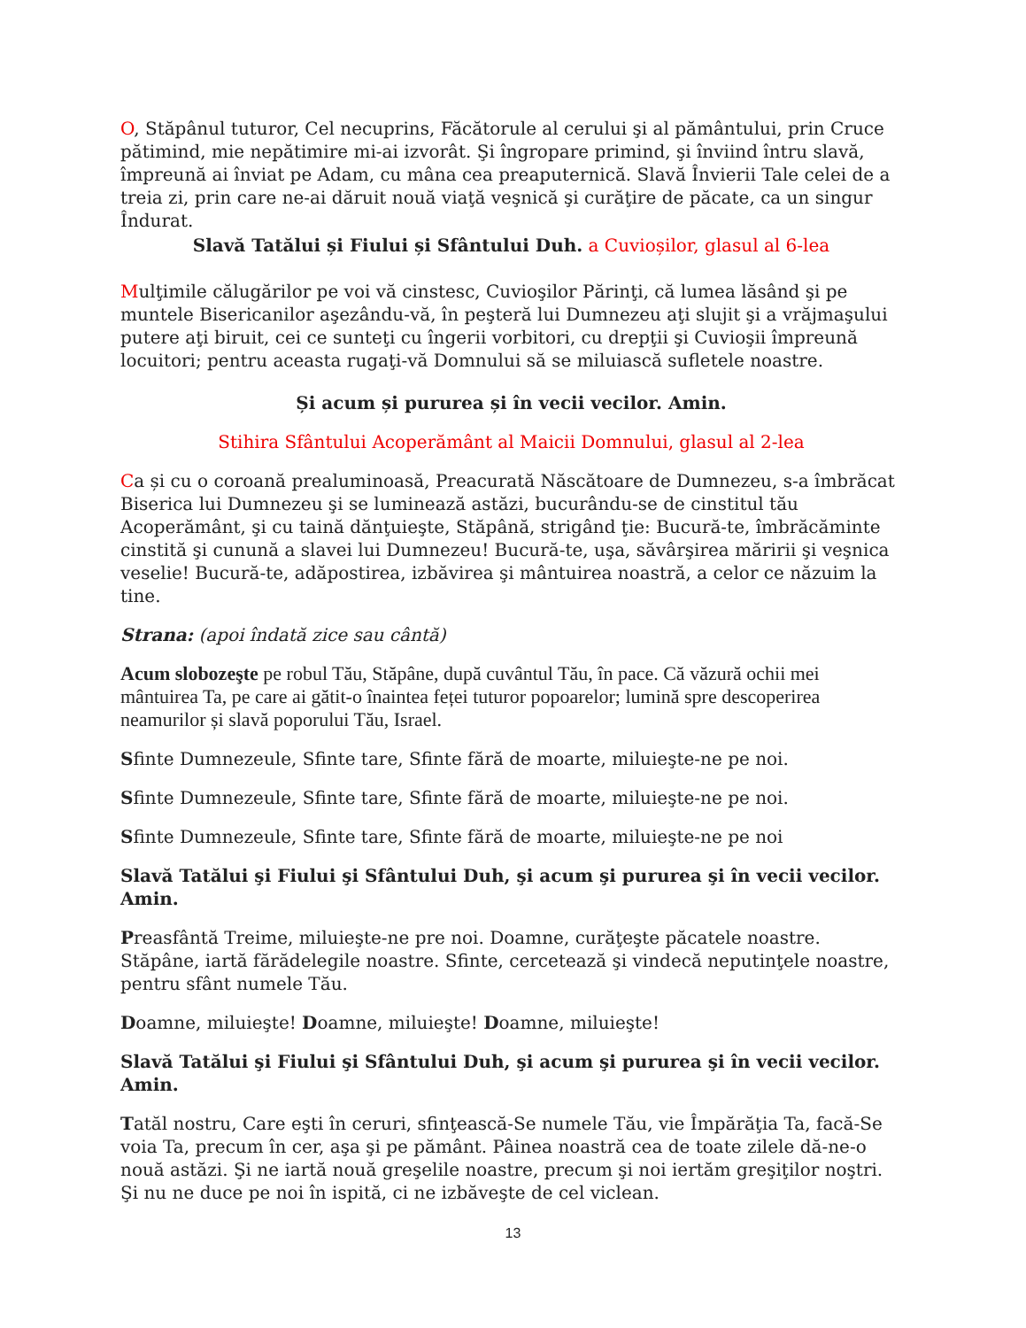O, Stăpânul tuturor, Cel necuprins, Făcătorule al cerului şi al pământului, prin Cruce pătimind, mie nepătimire mi-ai izvorât. Şi îngropare primind, şi înviind întru slavă, împreună ai înviat pe Adam, cu mâna cea preaputernică. Slavă Învierii Tale celei de a treia zi, prin care ne-ai dăruit nouă viaţă veşnică şi curăţire de păcate, ca un singur Îndurat.
Slavă Tatălui și Fiului și Sfântului Duh. a Cuvioșilor, glasul al 6-lea
Mulţimile călugărilor pe voi vă cinstesc, Cuvioşilor Părinţi, că lumea lăsând şi pe muntele Bisericanilor aşezându-vă, în peşteră lui Dumnezeu aţi slujit şi a vrăjmaşului putere aţi biruit, cei ce sunteţi cu îngerii vorbitori, cu drepţii şi Cuvioşii împreună locuitori; pentru aceasta rugaţi-vă Domnului să se miluiască sufletele noastre.
Și acum și pururea și în vecii vecilor. Amin.
Stihira Sfântului Acoperământ al Maicii Domnului, glasul al 2-lea
Ca și cu o coroană prealuminoasă, Preacurată Născătoare de Dumnezeu, s-a îmbrăcat Biserica lui Dumnezeu şi se luminează astăzi, bucurându-se de cinstitul tău Acoperământ, şi cu taină dănţuieşte, Stăpână, strigând ţie: Bucură-te, îmbrăcăminte cinstită şi cunună a slavei lui Dumnezeu! Bucură-te, uşa, săvârşirea măririi şi veşnica veselie! Bucură-te, adăpostirea, izbăvirea şi mântuirea noastră, a celor ce năzuim la tine.
Strana: (apoi îndată zice sau cântă)
Acum slobozeşte pe robul Tău, Stăpâne, după cuvântul Tău, în pace. Că văzură ochii mei mântuirea Ta, pe care ai gătit-o înaintea feței tuturor popoarelor; lumină spre descoperirea neamurilor și slavă poporului Tău, Israel.
Sfinte Dumnezeule, Sfinte tare, Sfinte fără de moarte, miluieşte-ne pe noi.
Sfinte Dumnezeule, Sfinte tare, Sfinte fără de moarte, miluieşte-ne pe noi.
Sfinte Dumnezeule, Sfinte tare, Sfinte fără de moarte, miluieşte-ne pe noi
Slavă Tatălui şi Fiului şi Sfântului Duh, şi acum şi pururea şi în vecii vecilor. Amin.
Preasfântă Treime, miluieşte-ne pre noi. Doamne, curăţeşte păcatele noastre. Stăpâne, iartă fărădelegile noastre. Sfinte, cercetează şi vindecă neputinţele noastre, pentru sfânt numele Tău.
Doamne, miluieşte! Doamne, miluieşte! Doamne, miluieşte!
Slavă Tatălui şi Fiului şi Sfântului Duh, şi acum şi pururea şi în vecii vecilor. Amin.
Tatăl nostru, Care eşti în ceruri, sfinţească-Se numele Tău, vie Împărăţia Ta, facă-Se voia Ta, precum în cer, aşa şi pe pământ. Pâinea noastră cea de toate zilele dă-ne-o nouă astăzi. Şi ne iartă nouă greşelile noastre, precum şi noi iertăm greşiţilor noştri. Şi nu ne duce pe noi în ispită, ci ne izbăveşte de cel viclean.
13